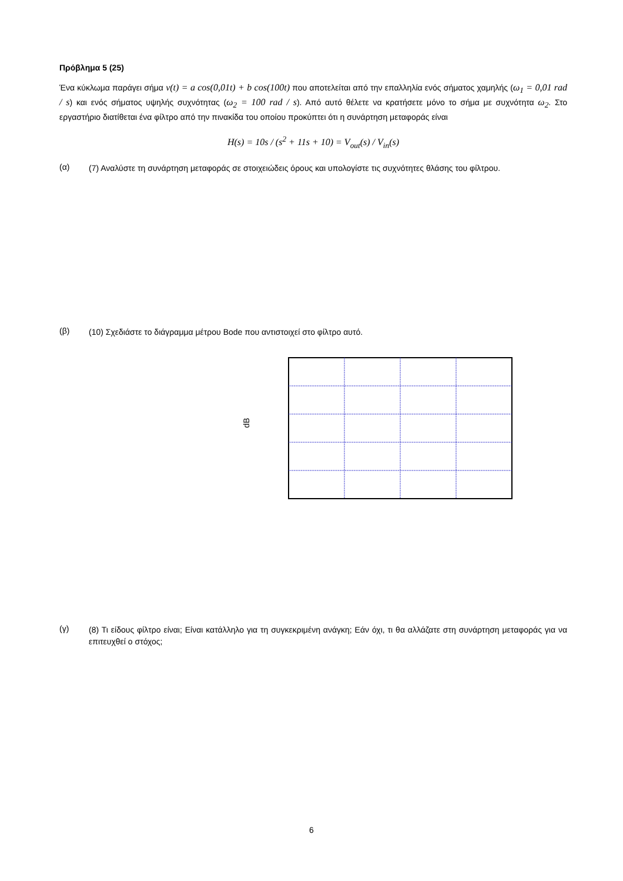Πρόβλημα 5 (25)
Ένα κύκλωμα παράγει σήμα v(t) = a cos(0,01t) + b cos(100t) που αποτελείται από την επαλληλία ενός σήματος χαμηλής (ω<sub>1</sub> = 0,01 rad / s) και ενός σήματος υψηλής συχνότητας (ω<sub>2</sub> = 100 rad / s). Από αυτό θέλετε να κρατήσετε μόνο το σήμα με συχνότητα ω<sub>2</sub>. Στο εργαστήριο διατίθεται ένα φίλτρο από την πινακίδα του οποίου προκύπτει ότι η συνάρτηση μεταφοράς είναι
H(s) = 10s / (s<sup>2</sup> + 11s + 10) = V<sub>out</sub>(s) / V<sub>in</sub>(s)
(α)
(7) Αναλύστε τη συνάρτηση μεταφοράς σε στοιχειώδεις όρους και υπολογίστε τις συχνότητες θλάσης του φίλτρου.
(β)
(10) Σχεδιάστε το διάγραμμα μέτρου Bode που αντιστοιχεί στο φίλτρο αυτό.
dB
(γ)
(8) Τι είδους φίλτρο είναι; Είναι κατάλληλο για τη συγκεκριμένη ανάγκη; Εάν όχι, τι θα αλλάζατε στη συνάρτηση μεταφοράς για να επιτευχθεί ο στόχος;
6